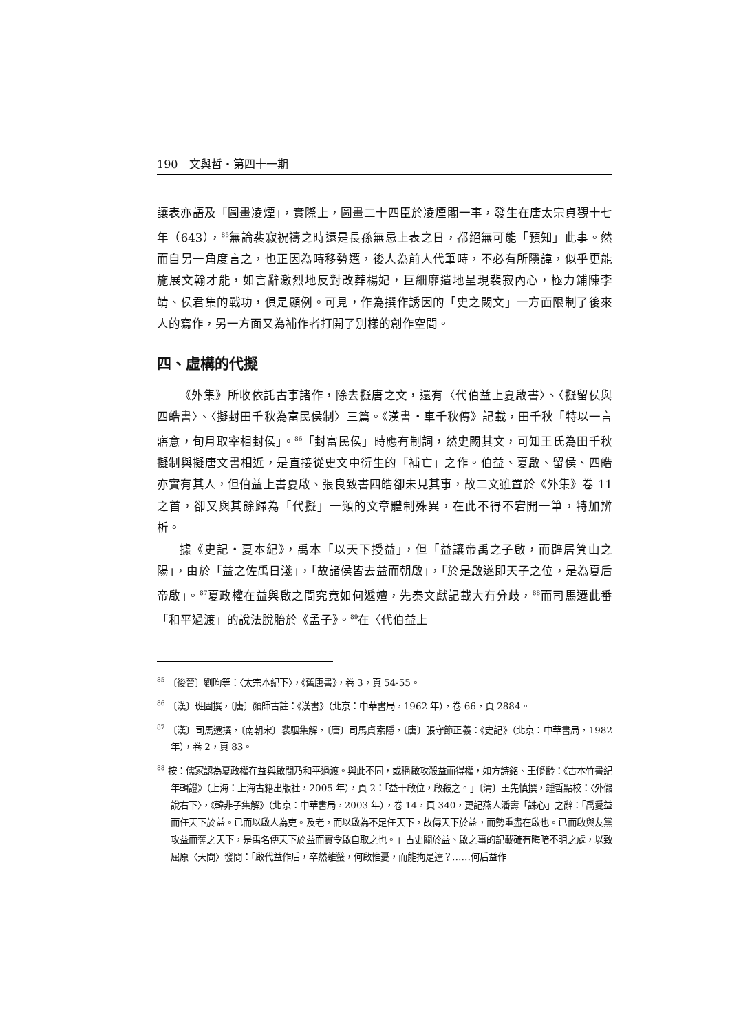190　文與哲・第四十一期
讓表亦語及「圖畫凌煙」，實際上，圖畫二十四臣於凌煙閣一事，發生在唐太宗貞觀十七年（643），<sup>85</sup>無論裴寂祝禱之時還是長孫無忌上表之日，都絕無可能「預知」此事。然而自另一角度言之，也正因為時移勢遷，後人為前人代筆時，不必有所隱諱，似乎更能施展文翰才能，如言辭激烈地反對改葬楊妃，巨細靡遺地呈現裴寂內心，極力鋪陳李靖、侯君集的戰功，俱是顯例。可見，作為撰作誘因的「史之闕文」一方面限制了後來人的寫作，另一方面又為補作者打開了別樣的創作空間。
四、虛構的代擬
《外集》所收依託古事諸作，除去擬唐之文，還有〈代伯益上夏啟書〉、〈擬留侯與四皓書〉、〈擬封田千秋為富民侯制〉三篇。《漢書・車千秋傳》記載，田千秋「特以一言寤意，旬月取宰相封侯」。<sup>86</sup>「封富民侯」時應有制詞，然史闕其文，可知王氏為田千秋擬制與擬唐文書相近，是直接從史文中衍生的「補亡」之作。伯益、夏啟、留侯、四皓亦實有其人，但伯益上書夏啟、張良致書四皓卻未見其事，故二文雖置於《外集》卷 11 之首，卻又與其餘歸為「代擬」一類的文章體制殊異，在此不得不宕開一筆，特加辨析。
據《史記・夏本紀》，禹本「以天下授益」，但「益讓帝禹之子啟，而辟居箕山之陽」，由於「益之佐禹日淺」，「故諸侯皆去益而朝啟」，「於是啟遂即天子之位，是為夏后帝啟」。<sup>87</sup>夏政權在益與啟之間究竟如何遞嬗，先秦文獻記載大有分歧，<sup>88</sup>而司馬遷此番「和平過渡」的說法脫胎於《孟子》。<sup>89</sup>在〈代伯益上
<sup>85</sup> 〔後晉〕劉昫等：〈太宗本紀下〉，《舊唐書》，卷 3，頁 54-55。
<sup>86</sup> 〔漢〕班固撰，〔唐〕顏師古註：《漢書》（北京：中華書局，1962 年），卷 66，頁 2884。
<sup>87</sup> 〔漢〕司馬遷撰，〔南朝宋〕裴駰集解，〔唐〕司馬貞索隱，〔唐〕張守節正義：《史記》（北京：中華書局，1982 年），卷 2，頁 83。
<sup>88</sup> 按：儒家認為夏政權在益與啟間乃和平過渡。與此不同，或稱啟攻殺益而得權，如方詩銘、王脩齡：《古本竹書紀年輯證》（上海：上海古籍出版社，2005 年），頁 2：「益干啟位，啟殺之。」〔清〕王先慎撰，鍾哲點校：〈外儲說右下〉，《韓非子集解》（北京：中華書局，2003 年），卷 14，頁 340，更記燕人潘壽「誅心」之辭：「禹愛益而任天下於益。已而以啟人為吏。及老，而以啟為不足任天下，故傳天下於益，而勢重盡在啟也。已而啟與友黨攻益而奪之天下，是禹名傳天下於益而實令啟自取之也。」古史關於益、啟之事的記載確有晦暗不明之處，以致屈原〈天問〉發問：「啟代益作后，卒然離蠥，何啟惟憂，而能拘是達？……何后益作